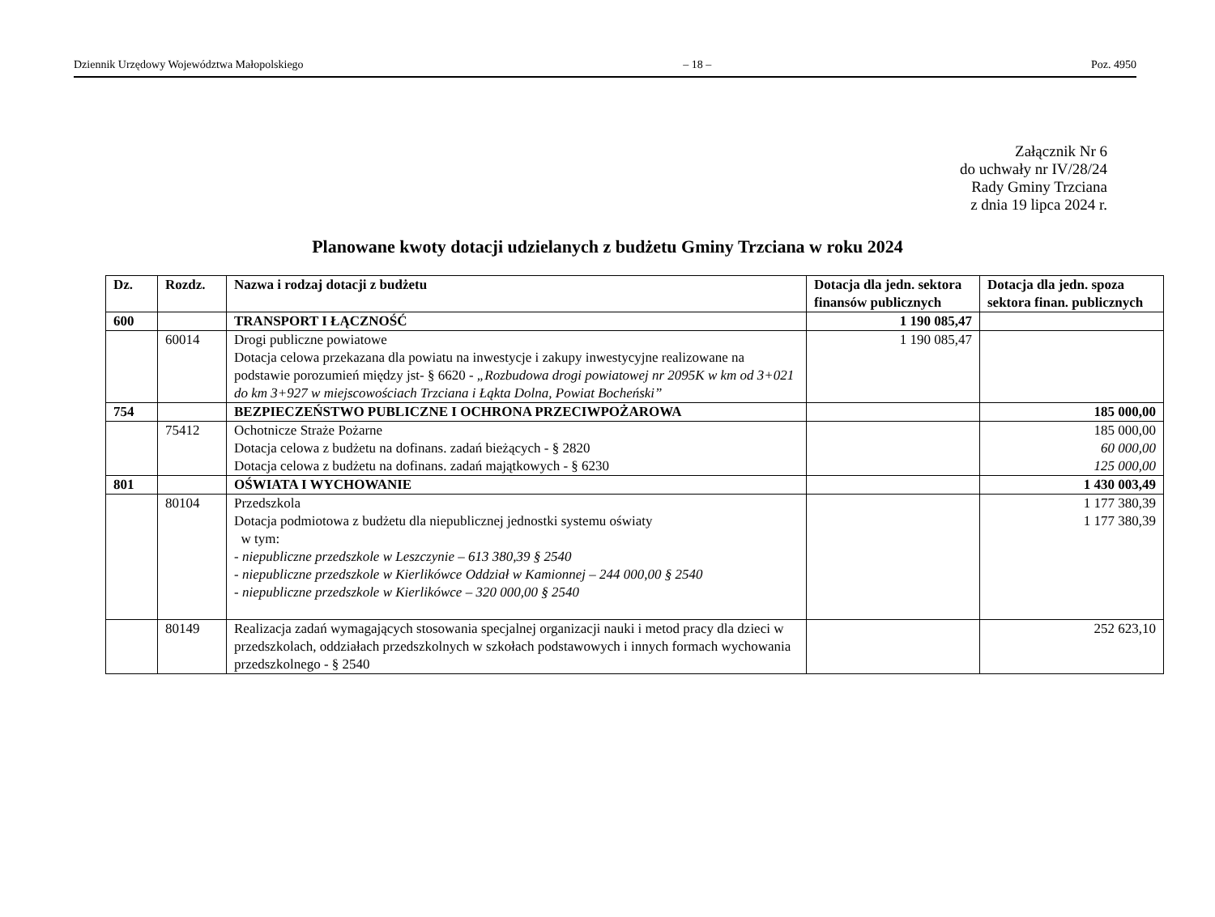Dziennik Urzędowy Województwa Małopolskiego – 18 – Poz. 4950
Załącznik Nr 6
do uchwały nr IV/28/24
Rady Gminy Trzciana
z dnia 19 lipca 2024 r.
Planowane kwoty dotacji udzielanych z budżetu Gminy Trzciana w roku 2024
| Dz. | Rozdz. | Nazwa i rodzaj dotacji z budżetu | Dotacja dla jedn. sektora finansów publicznych | Dotacja dla jedn. spoza sektora finan. publicznych |
| --- | --- | --- | --- | --- |
| 600 | | TRANSPORT I ŁĄCZNOŚĆ | 1 190 085,47 | |
| | 60014 | Drogi publiczne powiatowe Dotacja celowa przekazana dla powiatu na inwestycje i zakupy inwestycyjne realizowane na podstawie porozumień między jst- § 6620 - „Rozbudowa drogi powiatowej nr 2095K w km od 3+021 do km 3+927 w miejscowościach Trzciana i Łąkta Dolna, Powiat Bocheński” | 1 190 085,47 | |
| 754 | | BEZPIECZEŃSTWO PUBLICZNE I OCHRONA PRZECIWPOŻAROWA | | 185 000,00 |
| | 75412 | Ochotnicze Straże Pożarne Dotacja celowa z budżetu na dofinans. zadań bieżących - § 2820 Dotacja celowa z budżetu na dofinans. zadań majątkowych - § 6230 | | 185 000,00 60 000,00 125 000,00 |
| 801 | | OŚWIATA I WYCHOWANIE | | 1 430 003,49 |
| | 80104 | Przedszkola Dotacja podmiotowa z budżetu dla niepublicznej jednostki systemu oświaty w tym: - niepubliczne przedszkole w Leszczynie – 613 380,39 § 2540 - niepubliczne przedszkole w Kierlikówce Oddział w Kamionnej – 244 000,00 § 2540 - niepubliczne przedszkole w Kierlikówce – 320 000,00 § 2540 | | 1 177 380,39 1 177 380,39 |
| | 80149 | Realizacja zadań wymagających stosowania specjalnej organizacji nauki i metod pracy dla dzieci w przedszkolach, oddziałach przedszkolnych w szkołach podstawowych i innych formach wychowania przedszkolnego - § 2540 | | 252 623,10 |